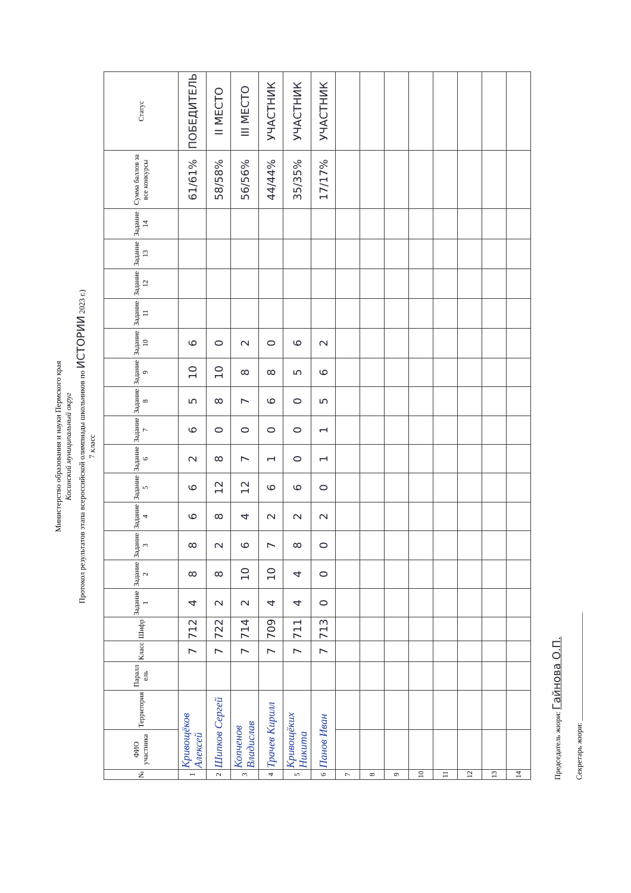Министерство образования и науки Пермского края
Косинский муниципальный округ
Протокол результатов этапа всероссийской олимпиады школьников по ИСТОРИИ 2023 г.)
7 класс
| № | ФИО участника | Территория | Паралл ель | Класс | Шифр | Задание 1 | Задание 2 | Задание 3 | Задание 4 | Задание 5 | Задание 6 | Задание 7 | Задание 8 | Задание 9 | Задание 10 | Задание 11 | Задание 12 | Задание 13 | Задание 14 | Сумма баллов за все конкурсы | Статус |
| --- | --- | --- | --- | --- | --- | --- | --- | --- | --- | --- | --- | --- | --- | --- | --- | --- | --- | --- | --- | --- | --- |
| 1 | Кривощёков Алексей | | | 7 | 712 | 4 | 8 | 8 | 6 | 6 | 2 | 6 | 5 | 10 | 6 | | | | | 61/61% | ПОБЕДИТЕЛЬ |
| 2 | Шипков Сергей | | | 7 | 722 | 2 | 8 | 2 | 8 | 12 | 8 | 0 | 8 | 10 | 0 | | | | | 58/58% | II МЕСТО |
| 3 | Копченов Владислав | | | 7 | 714 | 2 | 10 | 6 | 4 | 12 | 7 | 0 | 7 | 8 | 2 | | | | | 56/56% | III МЕСТО |
| 4 | Трачев Кирилл | | | 7 | 709 | 4 | 10 | 7 | 2 | 6 | 1 | 0 | 6 | 8 | 0 | | | | | 44/44% | УЧАСТНИК |
| 5 | Кривощёких Никита | | | 7 | 711 | 4 | 4 | 8 | 2 | 6 | 0 | 0 | 0 | 5 | 6 | | | | | 35/35% | УЧАСТНИК |
| 6 | Панов Иван | | | 7 | 713 | 0 | 0 | 0 | 2 | 0 | 1 | 1 | 5 | 6 | 2 | | | | | 17/17% | УЧАСТНИК |
| 7 | | | | | | | | | | | | | | | | | | | | | |
| 8 | | | | | | | | | | | | | | | | | | | | | |
| 9 | | | | | | | | | | | | | | | | | | | | | |
| 10 | | | | | | | | | | | | | | | | | | | | | |
| 11 | | | | | | | | | | | | | | | | | | | | | |
| 12 | | | | | | | | | | | | | | | | | | | | | |
| 13 | | | | | | | | | | | | | | | | | | | | | |
| 14 | | | | | | | | | | | | | | | | | | | | | |
Председатель жюри: Гайнова О.П.
Секретарь жюри: ____________________________